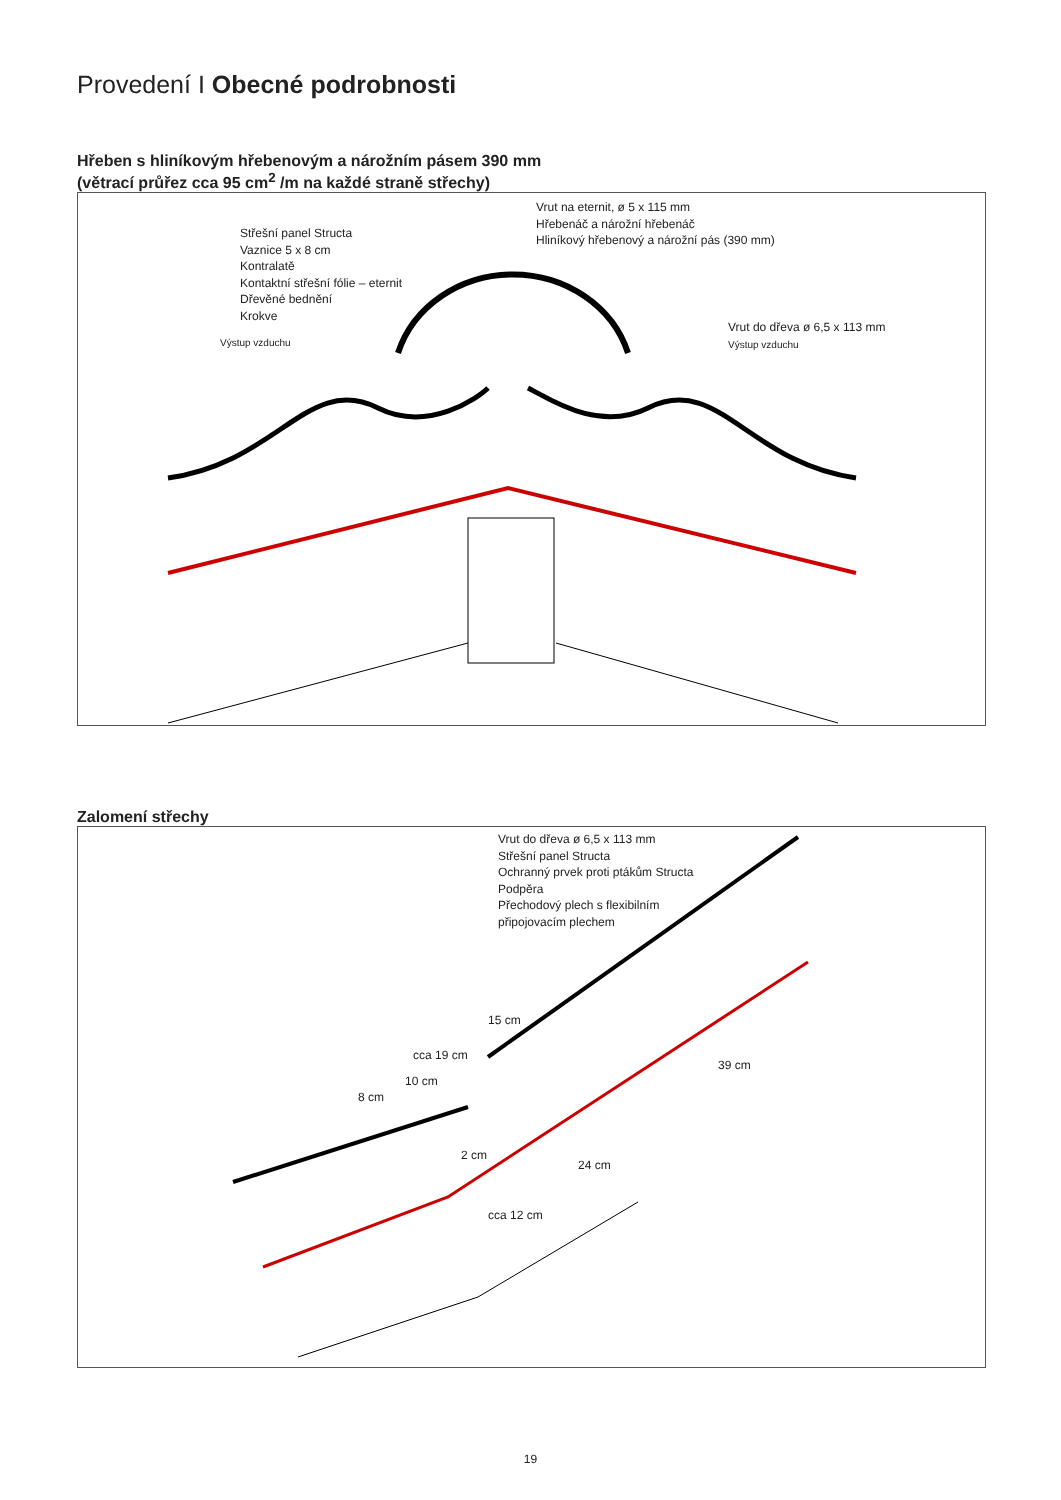Provedení I Obecné podrobnosti
Hřeben s hliníkovým hřebenovým a nárožním pásem 390 mm
(větrací průřez cca 95 cm<sup>2</sup> /m na každé straně střechy)
Střešní panel Structa
Vaznice 5 x 8 cm
Kontralatě
Kontaktní střešní fólie – eternit
Dřevěné bednění
Krokve
Výstup vzduchu
Vrut na eternit, ø 5 x 115 mm
Hřebenáč a nárožní hřebenáč
Hliníkový hřebenový a nárožní pás (390 mm)
Vrut do dřeva ø 6,5 x 113 mm
Výstup vzduchu
Zalomení střechy
Vrut do dřeva ø 6,5 x 113 mm
Střešní panel Structa
Ochranný prvek proti ptákům Structa
Podpěra
Přechodový plech s flexibilním
připojovacím plechem
15 cm
cca 19 cm
10 cm
8 cm
2 cm
cca 12 cm
24 cm
39 cm
19